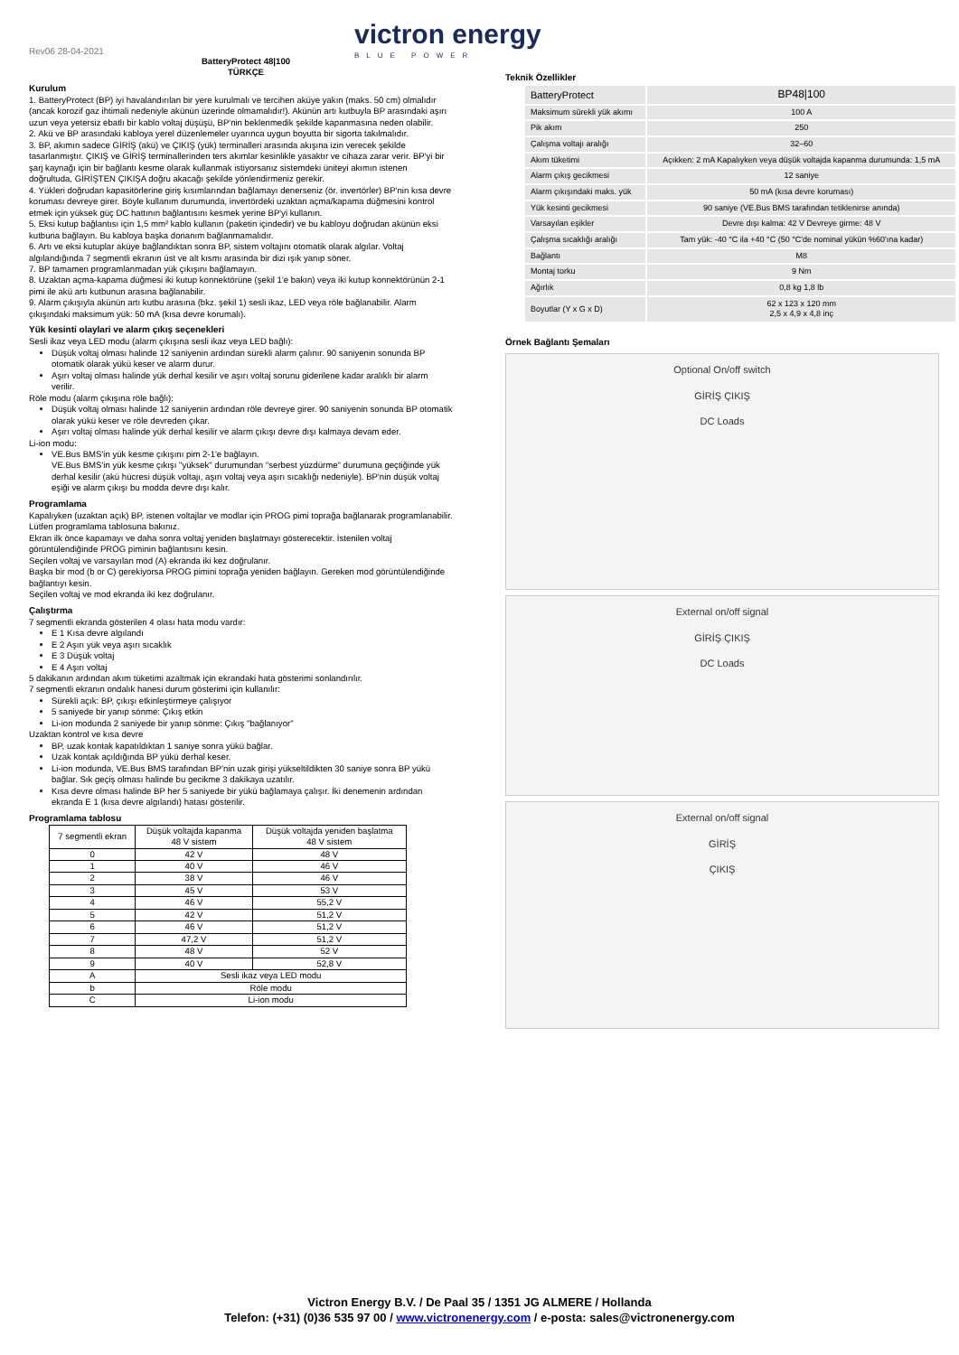Rev06 28-04-2021
BatteryProtect 48|100
TÜRKÇE
victron energy
BLUE POWER
Kurulum
1. BatteryProtect (BP) iyi havalandırılan bir yere kurulmalı ve tercihen aküye yakın (maks. 50 cm) olmalıdır (ancak korozif gaz ihtimali nedeniyle akünün üzerinde olmamalıdır!). Akünün artı kutbuyla BP arasındaki aşırı uzun veya yetersiz ebatlı bir kablo voltaj düşüşü, BP'nin beklenmedik şekilde kapanmasına neden olabilir.
2. Akü ve BP arasındaki kabloya yerel düzenlemeler uyarınca uygun boyutta bir sigorta takılmalıdır.
3. BP, akımın sadece GİRİŞ (akü) ve ÇIKIŞ (yük) terminalleri arasında akışına izin verecek şekilde tasarlanmıştır. ÇIKIŞ ve GİRİŞ terminallerinden ters akımlar kesinlikle yasaktır ve cihaza zarar verir. BP'yi bir şarj kaynağı için bir bağlantı kesme olarak kullanmak istiyorsanız sistemdeki üniteyi akımın istenen doğrultuda, GİRİŞTEN ÇIKIŞA doğru akacağı şekilde yönlendirmeniz gerekir.
4. Yükleri doğrudan kapasitörlerine giriş kısımlarından bağlamayı denerseniz (ör. invertörler) BP'nin kısa devre koruması devreye girer. Böyle kullanım durumunda, invertördeki uzaktan açma/kapama düğmesini kontrol etmek için yüksek güç DC hattının bağlantısını kesmek yerine BP'yi kullanın.
5. Eksi kutup bağlantısı için 1,5 mm² kablo kullanın (paketin içindedir) ve bu kabloyu doğrudan akünün eksi kutbuna bağlayın. Bu kabloya başka donanım bağlanmamalıdır.
6. Artı ve eksi kutuplar aküye bağlandıktan sonra BP, sistem voltajını otomatik olarak algılar. Voltaj algılandığında 7 segmentli ekranın üst ve alt kısmı arasında bir dizi ışık yanıp söner.
7. BP tamamen programlanmadan yük çıkışını bağlamayın.
8. Uzaktan açma-kapama düğmesi iki kutup konnektörüne (şekil 1'e bakın) veya iki kutup konnektörünün 2-1 pimi ile akü artı kutbunun arasına bağlanabilir.
9. Alarm çıkışıyla akünün artı kutbu arasına (bkz. şekil 1) sesli ikaz, LED veya röle bağlanabilir. Alarm çıkışındaki maksimum yük: 50 mA (kısa devre korumalı).
Yük kesinti olaylari ve alarm çıkış seçenekleri
Sesli ikaz veya LED modu (alarm çıkışına sesli ikaz veya LED bağlı):
Düşük voltaj olması halinde 12 saniyenin ardından sürekli alarm çalınır. 90 saniyenin sonunda BP otomatik olarak yükü keser ve alarm durur.
Aşırı voltaj olması halinde yük derhal kesilir ve aşırı voltaj sorunu giderilene kadar aralıklı bir alarm verilir.
Röle modu (alarm çıkışına röle bağlı):
Düşük voltaj olması halinde 12 saniyenin ardından röle devreye girer. 90 saniyenin sonunda BP otomatik olarak yükü keser ve röle devreden çıkar.
Aşırı voltaj olması halinde yük derhal kesilir ve alarm çıkışı devre dışı kalmaya devam eder.
Li-ion modu:
VE.Bus BMS'in yük kesme çıkışını pim 2-1'e bağlayın.
VE.Bus BMS'in yük kesme çıkışı "yüksek" durumundan "serbest yüzdürme" durumuna geçtiğinde yük derhal kesilir (akü hücresi düşük voltajı, aşırı voltaj veya aşırı sıcaklığı nedeniyle). BP'nin düşük voltaj eşiği ve alarm çıkışı bu modda devre dışı kalır.
Programlama
Kapalıyken (uzaktan açık) BP, istenen voltajlar ve modlar için PROG pimi toprağa bağlanarak programlanabilir. Lütfen programlama tablosuna bakınız.
Ekran ilk önce kapamayı ve daha sonra voltaj yeniden başlatmayı gösterecektir. İstenilen voltaj görüntülendiğinde PROG piminin bağlantısını kesin.
Seçilen voltaj ve varsayılan mod (A) ekranda iki kez doğrulanır.
Başka bir mod (b or C) gerekiyorsa PROG pimini toprağa yeniden bağlayın. Gereken mod görüntülendiğinde bağlantıyı kesin.
Seçilen voltaj ve mod ekranda iki kez doğrulanır.
Çalıştırma
7 segmentli ekranda gösterilen 4 olası hata modu vardır:
E 1 Kısa devre algılandı
E 2 Aşırı yük veya aşırı sıcaklık
E 3 Düşük voltaj
E 4 Aşırı voltaj
5 dakikanın ardından akım tüketimi azaltmak için ekrandaki hata gösterimi sonlandırılır.
7 segmentli ekranın ondalık hanesi durum gösterimi için kullanılır:
Sürekli açık: BP, çıkışı etkinleştirmeye çalışıyor
5 saniyede bir yanıp sönme: Çıkış etkin
Li-ion modunda 2 saniyede bir yanıp sönme: Çıkış "bağlanıyor"
Uzaktan kontrol ve kısa devre
BP, uzak kontak kapatıldıktan 1 saniye sonra yükü bağlar.
Uzak kontak açıldığında BP yükü derhal keser.
Li-ion modunda, VE.Bus BMS tarafından BP'nin uzak girişi yükseltildikten 30 saniye sonra BP yükü bağlar. Sık geçiş olması halinde bu gecikme 3 dakikaya uzatılır.
Kısa devre olması halinde BP her 5 saniyede bir yükü bağlamaya çalışır. İki denemenin ardından ekranda E 1 (kısa devre algılandı) hatası gösterilir.
Programlama tablosu
| 7 segmentli ekran | Düşük voltajda kapanma 48 V sistem | Düşük voltajda yeniden başlatma 48 V sistem |
| --- | --- | --- |
| 0 | 42 V | 48 V |
| 1 | 40 V | 46 V |
| 2 | 38 V | 46 V |
| 3 | 45 V | 53 V |
| 4 | 46 V | 55,2 V |
| 5 | 42 V | 51,2 V |
| 6 | 46 V | 51,2 V |
| 7 | 47,2 V | 51,2 V |
| 8 | 48 V | 52 V |
| 9 | 40 V | 52,8 V |
| A | Sesli ikaz veya LED modu | |
| b | Röle modu | |
| C | Li-ion modu | |
Teknik Özellikler
| BatteryProtect | BP48/100 |
| Maksimum sürekli yük akımı | 100 A |
| Pik akım | 250 |
| Çalışma voltajı aralığı | 32–60 |
| Akım tüketimi | Açıkken: 2 mA Kapalıyken veya düşük voltajda kapanma durumunda: 1,5 mA |
| Alarm çıkış gecikmesi | 12 saniye |
| Alarm çıkışındaki maks. yük | 50 mA (kısa devre koruması) |
| Yük kesinti gecikmesi | 90 saniye (VE.Bus BMS tarafından tetiklenirse anında) |
| Varsayılan eşikler | Devre dışı kalma: 42 V Devreye girme: 48 V |
| Çalışma sıcaklığı aralığı | Tam yük: -40 °C ila +40 °C (50 °C'de nominal yükün %60'ına kadar) |
| Bağlantı | M8 |
| Montaj torku | 9 Nm |
| Ağırlık | 0,8 kg 1,8 lb |
| Boyutlar (Y x G x D) | 62 x 123 x 120 mm 2,5 x 4,9 x 4,8 inç |
Örnek Bağlantı Şemaları
Optional On/off switch
GİRİŞ ÇIKIŞ
DC Loads
External on/off signal
GİRİŞ ÇIKIŞ
DC Loads
External on/off signal
GİRİŞ
ÇIKIŞ
Victron Energy B.V. / De Paal 35 / 1351 JG ALMERE / Hollanda
Telefon: (+31) (0)36 535 97 00 / www.victronenergy.com / e-posta: sales@victronenergy.com